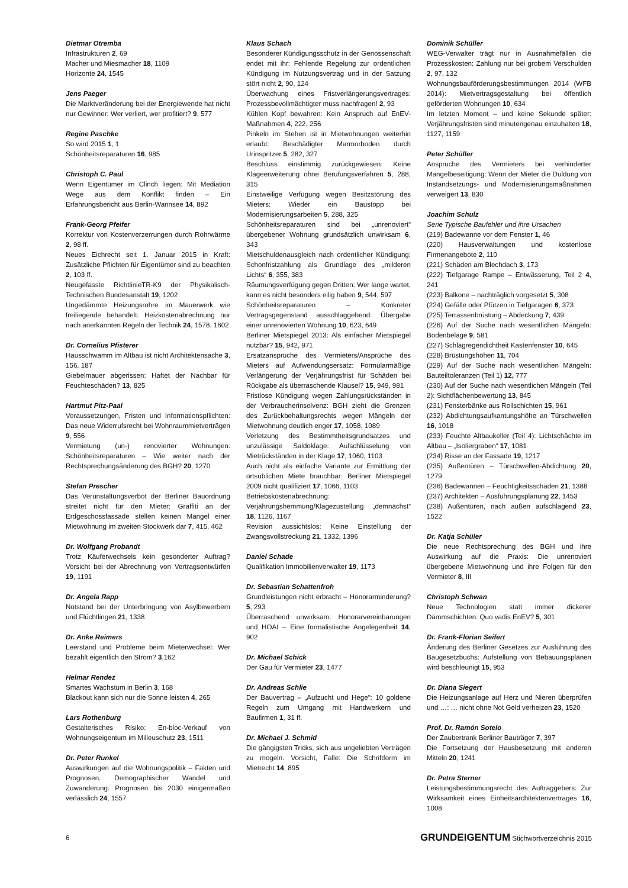Dietmar Otremba
Infrastrukturen 2, 69
Macher und Miesmacher 18, 1109
Horizonte 24, 1545
Jens Paeger
Die Marktveränderung bei der Energiewende hat nicht nur Gewinner: Wer verliert, wer profitiert? 9, 577
Regine Paschke
So wird 2015 1, 1
Schönheitsreparaturen 16, 985
Christoph C. Paul
Wenn Eigentümer im Clinch liegen: Mit Mediation Wege aus dem Konflikt finden – Ein Erfahrungsbericht aus Berlin-Wannsee 14, 892
Frank-Georg Pfeifer
Korrektur von Kostenverzerrungen durch Rohrwärme 2, 98 ff.
Neues Eichrecht seit 1. Januar 2015 in Kraft: Zusätzliche Pflichten für Eigentümer sind zu beachten 2, 103 ff.
Neugefasste RichtlinieTR-K9 der Physikalisch-Technischen Bundesanstalt 19, 1202
Ungedämmte Heizungsrohre im Mauerwerk wie freiliegende behandelt: Heizkostenabrechnung nur nach anerkannten Regeln der Technik 24, 1578, 1602
Dr. Cornelius Pfisterer
Hausschwamm im Altbau ist nicht Architektensache 3, 156, 187
Giebelmauer abgerissen: Haftet der Nachbar für Feuchteschäden? 13, 825
Hartmut Pitz-Paal
Voraussetzungen, Fristen und Informationspflichten: Das neue Widerrufsrecht bei Wohnraummietverträgen 9, 556
Vermietung (un-) renovierter Wohnungen: Schönheitsreparaturen – Wie weiter nach der Rechtsprechungsänderung des BGH? 20, 1270
Stefan Prescher
Das Verunstaltungsverbot der Berliner Bauordnung streitet nicht für den Mieter: Graffiti an der Erdgeschossfassade stellen keinen Mangel einer Mietwohnung im zweiten Stockwerk dar 7, 415, 462
Dr. Wolfgang Probandt
Trotz Käuferwechsels kein gesonderter Auftrag? Vorsicht bei der Abrechnung von Vertragsentwürfen 19, 1191
Dr. Angela Rapp
Notstand bei der Unterbringung von Asylbewerbern und Flüchtlingen 21, 1338
Dr. Anke Reimers
Leerstand und Probleme beim Mieterwechsel: Wer bezahlt eigentlich den Strom? 3,162
Helmar Rendez
Smartes Wachstum in Berlin 3, 168
Blackout kann sich nur die Sonne leisten 4, 265
Lars Rothenburg
Gestalterisches Risiko: En-bloc-Verkauf von Wohnungseigentum im Milieuschutz 23, 1511
Dr. Peter Runkel
Auswirkungen auf die Wohnungspolitik – Fakten und Prognosen. Demographischer Wandel und Zuwanderung: Prognosen bis 2030 einigermaßen verlässlich 24, 1557
Klaus Schach
Besonderer Kündigungsschutz in der Genossenschaft endet mit ihr: Fehlende Regelung zur ordentlichen Kündigung im Nutzungsvertrag und in der Satzung stört nicht 2, 90, 124
Überwachung eines Fristverlängerungsvertrages: Prozessbevollmächtigter muss nachfragen! 2, 93
Kühlen Kopf bewahren: Kein Anspruch auf EnEV-Maßnahmen 4, 222, 256
Pinkeln im Stehen ist in Mietwohnungen weiterhin erlaubt: Beschädigter Marmorboden durch Urinspritzer 5, 282, 327
Beschluss einstimmig zurückgewiesen: Keine Klageerweiterung ohne Berufungsverfahren 5, 288, 315
Einstweilige Verfügung wegen Besitzstörung des Mieters: Wieder ein Baustopp bei Modernisierungsarbeiten 5, 288, 325
Schönheitsreparaturen sind bei „unrenoviert“ übergebener Wohnung grundsätzlich unwirksam 6, 343
Mietschuldenausgleich nach ordentlicher Kündigung: Schonfristzahlung als Grundlage des „milderen Lichts“ 6, 355, 383
Räumungsverfügung gegen Dritten: Wer lange wartet, kann es nicht besonders eilig haben 9, 544, 597
Schönheitsreparaturen – Konkreter Vertragsgegenstand ausschlaggebend: Übergabe einer unrenovierten Wohnung 10, 623, 649
Berliner Mietspiegel 2013: Als einfacher Mietspiegel nutzbar? 15, 942, 971
Ersatzansprüche des Vermieters/Ansprüche des Mieters auf Aufwendungsersatz: Formularmäßige Verlängerung der Verjährungsfrist für Schäden bei Rückgabe als überraschende Klausel? 15, 949, 981
Fristlose Kündigung wegen Zahlungsrückständen in der Verbraucherinsolvenz: BGH zieht die Grenzen des Zurückbehaltungsrechts wegen Mängeln der Mietwohnung deutlich enger 17, 1058, 1089
Verletzung des Bestimmtheitsgrundsatzes und unzulässige Saldoklage: Aufschlüsselung von Mietrückständen in der Klage 17, 1060, 1103
Auch nicht als einfache Variante zur Ermittlung der ortsüblichen Miete brauchbar: Berliner Mietspiegel 2009 nicht qualifiziert 17, 1066, 1103
Betriebskostenabrechnung: Verjährungshemmung/Klagezustellung „demnächst“ 18, 1126, 1167
Revision aussichtslos: Keine Einstellung der Zwangsvollstreckung 21, 1332, 1396
Daniel Schade
Qualifikation Immobilienverwalter 19, 1173
Dr. Sebastian Schattenfroh
Grundleistungen nicht erbracht – Honorarminderung? 5, 293
Überraschend unwirksam: Honorarvereinbarungen und HOAI – Eine formalistische Angelegenheit 14, 902
Dr. Michael Schick
Der Gau für Vermieter 23, 1477
Dr. Andreas Schlie
Der Bauvertrag – „Aufzucht und Hege“: 10 goldene Regeln zum Umgang mit Handwerkern und Baufirmen 1, 31 ff.
Dr. Michael J. Schmid
Die gängigsten Tricks, sich aus ungeliebten Verträgen zu mogeln. Vorsicht, Falle: Die Schriftform im Mietrecht 14, 895
Dominik Schüller
WEG-Verwalter trägt nur in Ausnahmefällen die Prozesskosten: Zahlung nur bei grobem Verschulden 2, 97, 132
Wohnungsbauförderungsbestimmungen 2014 (WFB 2014): Mietvertragsgestaltung bei öffentlich geförderten Wohnungen 10, 634
Im letzten Moment – und keine Sekunde später: Verjährungsfristen sind minutengenau einzuhalten 18, 1127, 1159
Peter Schüller
Ansprüche des Vermieters bei verhinderter Mangelbeseitigung: Wenn der Mieter die Duldung von Instandsetzungs- und Modernisierungsmaßnahmen verweigert 13, 830
Joachim Schulz
Serie Typische Baufehler und ihre Ursachen
(219) Badewanne vor dem Fenster 1, 46
(220) Hausverwaltungen und kostenlose Firmenangebote 2, 110
(221) Schäden am Blechdach 3, 173
(222) Tiefgarage Rampe – Entwässerung, Teil 2 4, 241
(223) Balkone – nachträglich vorgesetzt 5, 308
(224) Gefälle oder Pfützen in Tiefgaragen 6, 373
(225) Terrassenbrüstung – Abdeckung 7, 439
(226) Auf der Suche nach wesentlichen Mängeln: Bodenbeläge 9, 581
(227) Schlagregendichtheit Kastenfenster 10, 645
(228) Brüstungshöhen 11, 704
(229) Auf der Suche nach wesentlichen Mängeln: Bauteiltoleranzen (Teil 1) 12, 777
(230) Auf der Suche nach wesentlichen Mängeln (Teil 2): Sichtflächenbewertung 13, 845
(231) Fensterbänke aus Rollschichten 15, 961
(232) Abdichtungsaufkantungshöhe an Türschwellen 16, 1018
(233) Feuchte Altbaukeller (Teil 4): Lichtschächte im Altbau – „Isoliergraben“ 17, 1081
(234) Risse an der Fassade 19, 1217
(235) Außentüren – Türschwellen-Abdichtung 20, 1279
(236) Badewannen – Feuchtigkeitsschäden 21, 1388
(237) Architekten – Ausführungsplanung 22, 1453
(238) Außentüren, nach außen aufschlagend 23, 1522
Dr. Katja Schüler
Die neue Rechtsprechung des BGH und ihre Auswirkung auf die Praxis: Die unrenoviert übergebene Mietwohnung und ihre Folgen für den Vermieter 8, III
Christoph Schwan
Neue Technologien statt immer dickerer Dämmschichten: Quo vadis EnEV? 5, 301
Dr. Frank-Florian Seifert
Änderung des Berliner Gesetzes zur Ausführung des Baugesetzbuchs: Aufstellung von Bebauungsplänen wird beschleunigt 15, 953
Dr. Diana Siegert
Die Heizungsanlage auf Herz und Nieren überprüfen und …: … nicht ohne Not Geld verheizen 23, 1520
Prof. Dr. Ramón Sotelo
Der Zaubertrank Berliner Bauträger 7, 397
Die Fortsetzung der Hausbesetzung mit anderen Mitteln 20, 1241
Dr. Petra Sterner
Leistungsbestimmungsrecht des Auftraggebers: Zur Wirksamkeit eines Einheitsarchitektenvertrages 16, 1008
6 GRUNDEIGENTUM Stichwortverzeichnis 2015